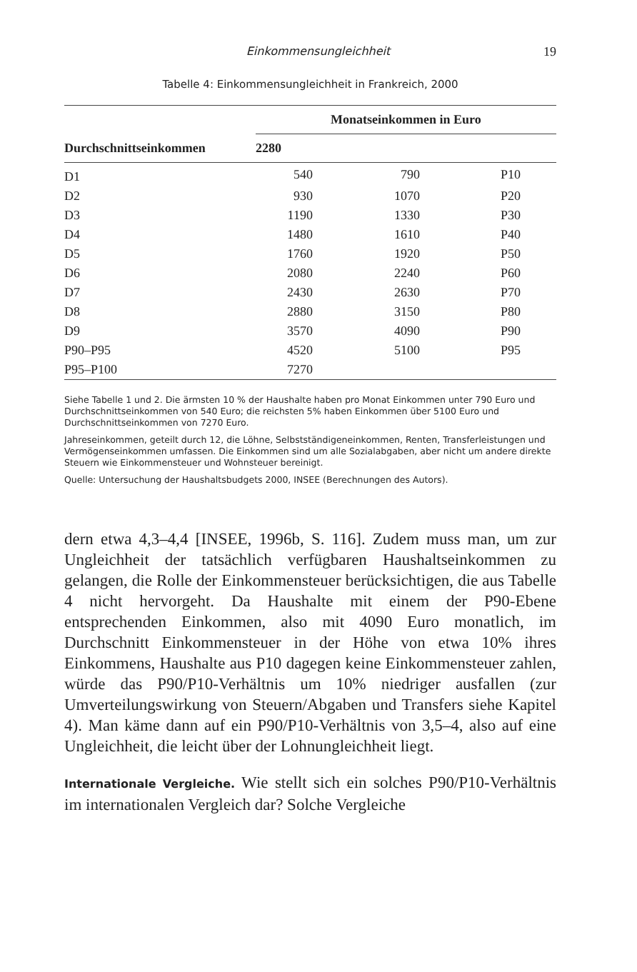Einkommensungleichheit 19
Tabelle 4: Einkommensungleichheit in Frankreich, 2000
| | Monatseinkommen in Euro | | |
| --- | --- | --- | --- |
| Durchschnittseinkommen | 2280 | | |
| D1 | 540 | 790 | P10 |
| D2 | 930 | 1070 | P20 |
| D3 | 1190 | 1330 | P30 |
| D4 | 1480 | 1610 | P40 |
| D5 | 1760 | 1920 | P50 |
| D6 | 2080 | 2240 | P60 |
| D7 | 2430 | 2630 | P70 |
| D8 | 2880 | 3150 | P80 |
| D9 | 3570 | 4090 | P90 |
| P90–P95 | 4520 | 5100 | P95 |
| P95–P100 | 7270 | | |
Siehe Tabelle 1 und 2. Die ärmsten 10 % der Haushalte haben pro Monat Einkommen unter 790 Euro und Durchschnittseinkommen von 540 Euro; die reichsten 5% haben Einkommen über 5100 Euro und Durchschnittseinkommen von 7270 Euro.
Jahreseinkommen, geteilt durch 12, die Löhne, Selbstständigeneinkommen, Renten, Transferleistungen und Vermögenseinkommen umfassen. Die Einkommen sind um alle Sozialabgaben, aber nicht um andere direkte Steuern wie Einkommensteuer und Wohnsteuer bereinigt.
Quelle: Untersuchung der Haushaltsbudgets 2000, INSEE (Berechnungen des Autors).
dern etwa 4,3–4,4 [INSEE, 1996b, S. 116]. Zudem muss man, um zur Ungleichheit der tatsächlich verfügbaren Haushaltseinkommen zu gelangen, die Rolle der Einkommensteuer berücksichtigen, die aus Tabelle 4 nicht hervorgeht. Da Haushalte mit einem der P90-Ebene entsprechenden Einkommen, also mit 4090 Euro monatlich, im Durchschnitt Einkommensteuer in der Höhe von etwa 10% ihres Einkommens, Haushalte aus P10 dagegen keine Einkommensteuer zahlen, würde das P90/P10-Verhältnis um 10% niedriger ausfallen (zur Umverteilungswirkung von Steuern/Abgaben und Transfers siehe Kapitel 4). Man käme dann auf ein P90/P10-Verhältnis von 3,5–4, also auf eine Ungleichheit, die leicht über der Lohnungleichheit liegt.
Internationale Vergleiche. Wie stellt sich ein solches P90/P10-Verhältnis im internationalen Vergleich dar? Solche Vergleiche